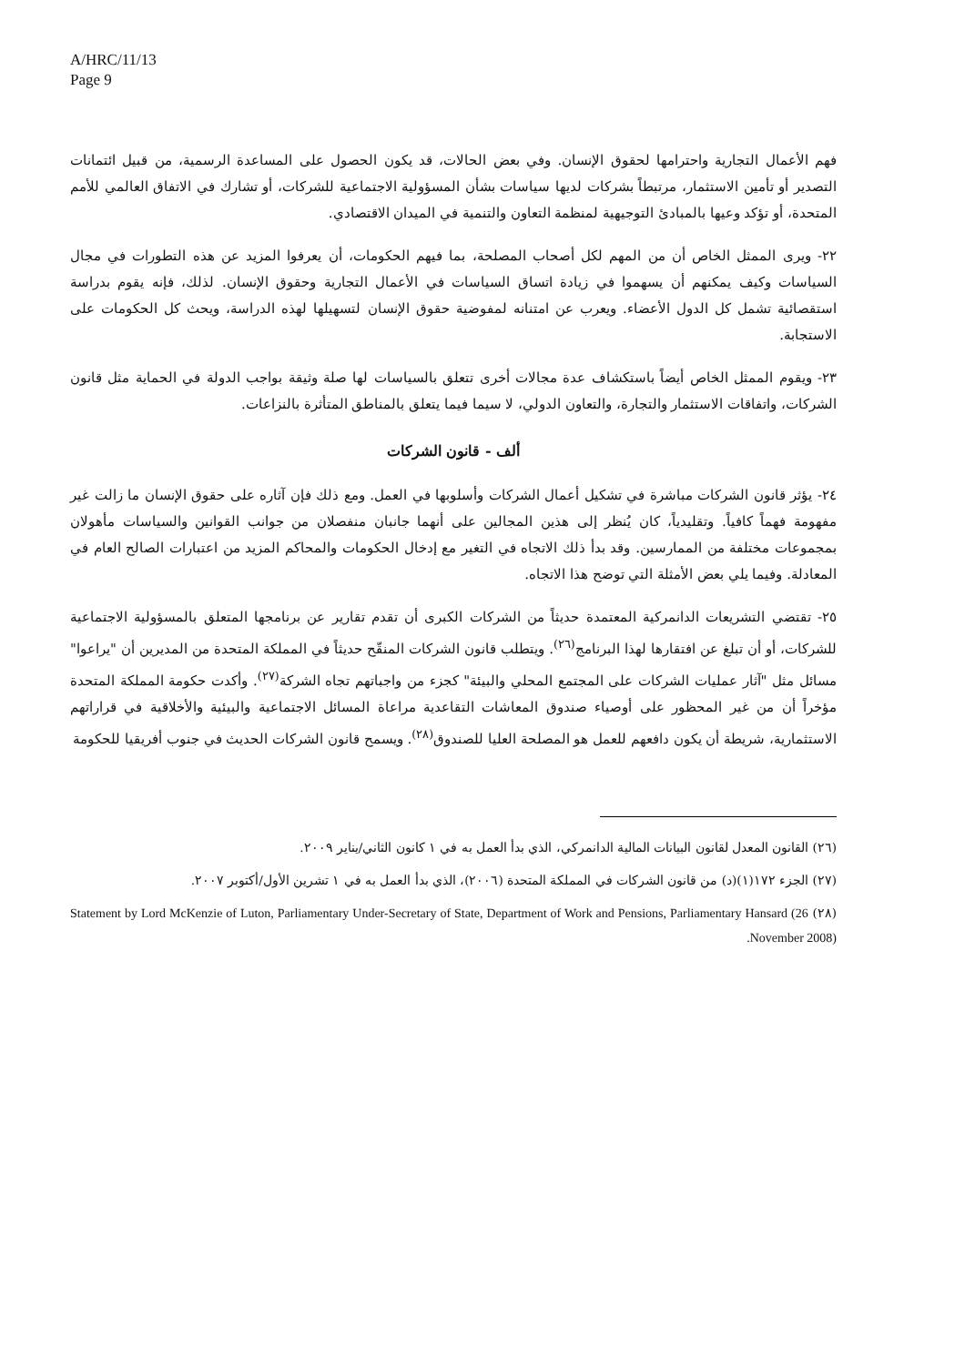A/HRC/11/13
Page 9
فهم الأعمال التجارية واحترامها لحقوق الإنسان. وفي بعض الحالات، قد يكون الحصول على المساعدة الرسمية، من قبيل ائتمانات التصدير أو تأمين الاستثمار، مرتبطاً بشركات لديها سياسات بشأن المسؤولية الاجتماعية للشركات، أو تشارك في الاتفاق العالمي للأمم المتحدة، أو تؤكد وعيها بالمبادئ التوجيهية لمنظمة التعاون والتنمية في الميدان الاقتصادي.
٢٢- ويرى الممثل الخاص أن من المهم لكل أصحاب المصلحة، بما فيهم الحكومات، أن يعرفوا المزيد عن هذه التطورات في مجال السياسات وكيف يمكنهم أن يسهموا في زيادة اتساق السياسات في الأعمال التجارية وحقوق الإنسان. لذلك، فإنه يقوم بدراسة استقصائية تشمل كل الدول الأعضاء. ويعرب عن امتنانه لمفوضية حقوق الإنسان لتسهيلها لهذه الدراسة، ويحث كل الحكومات على الاستجابة.
٢٣- ويقوم الممثل الخاص أيضاً باستكشاف عدة مجالات أخرى تتعلق بالسياسات لها صلة وثيقة بواجب الدولة في الحماية مثل قانون الشركات، واتفاقات الاستثمار والتجارة، والتعاون الدولي، لا سيما فيما يتعلق بالمناطق المتأثرة بالنزاعات.
ألف - قانون الشركات
٢٤- يؤثر قانون الشركات مباشرة في تشكيل أعمال الشركات وأسلوبها في العمل. ومع ذلك فإن آثاره على حقوق الإنسان ما زالت غير مفهومة فهماً كافياً. وتقليدياً، كان يُنظر إلى هذين المجالين على أنهما جانبان منفصلان من جوانب القوانين والسياسات مأهولان بمجموعات مختلفة من الممارسين. وقد بدأ ذلك الاتجاه في التغير مع إدخال الحكومات والمحاكم المزيد من اعتبارات الصالح العام في المعادلة. وفيما يلي بعض الأمثلة التي توضح هذا الاتجاه.
٢٥- تقتضي التشريعات الدانمركية المعتمدة حديثاً من الشركات الكبرى أن تقدم تقارير عن برنامجها المتعلق بالمسؤولية الاجتماعية للشركات، أو أن تبلغ عن افتقارها لهذا البرنامج<sup>(٢٦)</sup>. ويتطلب قانون الشركات المنقّح حديثاً في المملكة المتحدة من المديرين أن "يراعوا" مسائل مثل "آثار عمليات الشركات على المجتمع المحلي والبيئة" كجزء من واجباتهم تجاه الشركة<sup>(٢٧)</sup>. وأكدت حكومة المملكة المتحدة مؤخراً أن من غير المحظور على أوصياء صندوق المعاشات التقاعدية مراعاة المسائل الاجتماعية والبيئية والأخلاقية في قراراتهم الاستثمارية، شريطة أن يكون دافعهم للعمل هو المصلحة العليا للصندوق<sup>(٢٨)</sup>. ويسمح قانون الشركات الحديث في جنوب أفريقيا للحكومة
(٢٦) القانون المعدل لقانون البيانات المالية الدانمركي، الذي بدأ العمل به في ١ كانون الثاني/يناير ٢٠٠٩.
(٢٧) الجزء ١٧٢(١)(د) من قانون الشركات في المملكة المتحدة (٢٠٠٦)، الذي بدأ العمل به في ١ تشرين الأول/أكتوبر ٢٠٠٧.
(٢٨) Statement by Lord McKenzie of Luton, Parliamentary Under-Secretary of State, Department of Work and Pensions, Parliamentary Hansard (26 November 2008).